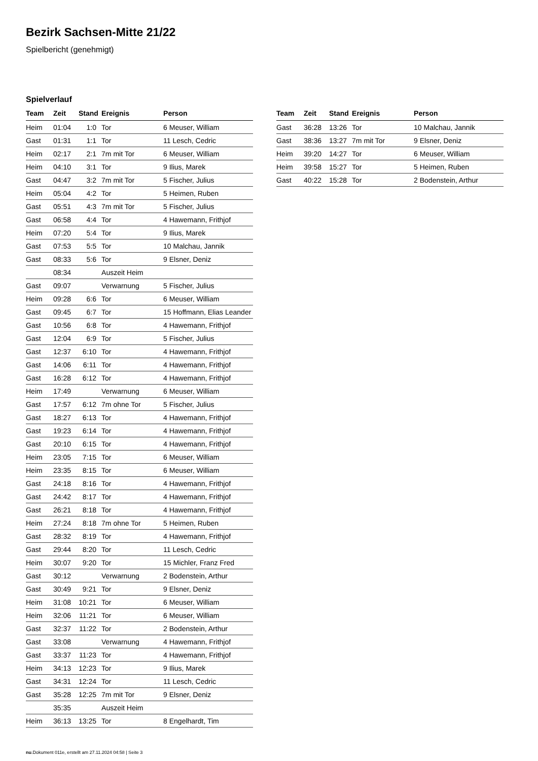Bezirk Sachsen-Mitte 21/22
Spielbericht (genehmigt)
Spielverlauf
| Team | Zeit | Stand | Ereignis | Person |
| --- | --- | --- | --- | --- |
| Heim | 01:04 | 1:0 | Tor | 6 Meuser, William |
| Gast | 01:31 | 1:1 | Tor | 11 Lesch, Cedric |
| Heim | 02:17 | 2:1 | 7m mit Tor | 6 Meuser, William |
| Heim | 04:10 | 3:1 | Tor | 9 Ilius, Marek |
| Gast | 04:47 | 3:2 | 7m mit Tor | 5 Fischer, Julius |
| Heim | 05:04 | 4:2 | Tor | 5 Heimen, Ruben |
| Gast | 05:51 | 4:3 | 7m mit Tor | 5 Fischer, Julius |
| Gast | 06:58 | 4:4 | Tor | 4 Hawemann, Frithjof |
| Heim | 07:20 | 5:4 | Tor | 9 Ilius, Marek |
| Gast | 07:53 | 5:5 | Tor | 10 Malchau, Jannik |
| Gast | 08:33 | 5:6 | Tor | 9 Elsner, Deniz |
| | 08:34 | | Auszeit Heim | |
| Gast | 09:07 | | Verwarnung | 5 Fischer, Julius |
| Heim | 09:28 | 6:6 | Tor | 6 Meuser, William |
| Gast | 09:45 | 6:7 | Tor | 15 Hoffmann, Elias Leander |
| Gast | 10:56 | 6:8 | Tor | 4 Hawemann, Frithjof |
| Gast | 12:04 | 6:9 | Tor | 5 Fischer, Julius |
| Gast | 12:37 | 6:10 | Tor | 4 Hawemann, Frithjof |
| Gast | 14:06 | 6:11 | Tor | 4 Hawemann, Frithjof |
| Gast | 16:28 | 6:12 | Tor | 4 Hawemann, Frithjof |
| Heim | 17:49 | | Verwarnung | 6 Meuser, William |
| Gast | 17:57 | 6:12 | 7m ohne Tor | 5 Fischer, Julius |
| Gast | 18:27 | 6:13 | Tor | 4 Hawemann, Frithjof |
| Gast | 19:23 | 6:14 | Tor | 4 Hawemann, Frithjof |
| Gast | 20:10 | 6:15 | Tor | 4 Hawemann, Frithjof |
| Heim | 23:05 | 7:15 | Tor | 6 Meuser, William |
| Heim | 23:35 | 8:15 | Tor | 6 Meuser, William |
| Gast | 24:18 | 8:16 | Tor | 4 Hawemann, Frithjof |
| Gast | 24:42 | 8:17 | Tor | 4 Hawemann, Frithjof |
| Gast | 26:21 | 8:18 | Tor | 4 Hawemann, Frithjof |
| Heim | 27:24 | 8:18 | 7m ohne Tor | 5 Heimen, Ruben |
| Gast | 28:32 | 8:19 | Tor | 4 Hawemann, Frithjof |
| Gast | 29:44 | 8:20 | Tor | 11 Lesch, Cedric |
| Heim | 30:07 | 9:20 | Tor | 15 Michler, Franz Fred |
| Gast | 30:12 | | Verwarnung | 2 Bodenstein, Arthur |
| Gast | 30:49 | 9:21 | Tor | 9 Elsner, Deniz |
| Heim | 31:08 | 10:21 | Tor | 6 Meuser, William |
| Heim | 32:06 | 11:21 | Tor | 6 Meuser, William |
| Gast | 32:37 | 11:22 | Tor | 2 Bodenstein, Arthur |
| Gast | 33:08 | | Verwarnung | 4 Hawemann, Frithjof |
| Gast | 33:37 | 11:23 | Tor | 4 Hawemann, Frithjof |
| Heim | 34:13 | 12:23 | Tor | 9 Ilius, Marek |
| Gast | 34:31 | 12:24 | Tor | 11 Lesch, Cedric |
| Gast | 35:28 | 12:25 | 7m mit Tor | 9 Elsner, Deniz |
| | 35:35 | | Auszeit Heim | |
| Heim | 36:13 | 13:25 | Tor | 8 Engelhardt, Tim |
| Team | Zeit | Stand | Ereignis | Person |
| --- | --- | --- | --- | --- |
| Gast | 36:28 | 13:26 | Tor | 10 Malchau, Jannik |
| Gast | 38:36 | 13:27 | 7m mit Tor | 9 Elsner, Deniz |
| Heim | 39:20 | 14:27 | Tor | 6 Meuser, William |
| Heim | 39:58 | 15:27 | Tor | 5 Heimen, Ruben |
| Gast | 40:22 | 15:28 | Tor | 2 Bodenstein, Arthur |
nu.Dokument 011e, erstellt am 27.11.2024 04:58 | Seite 3